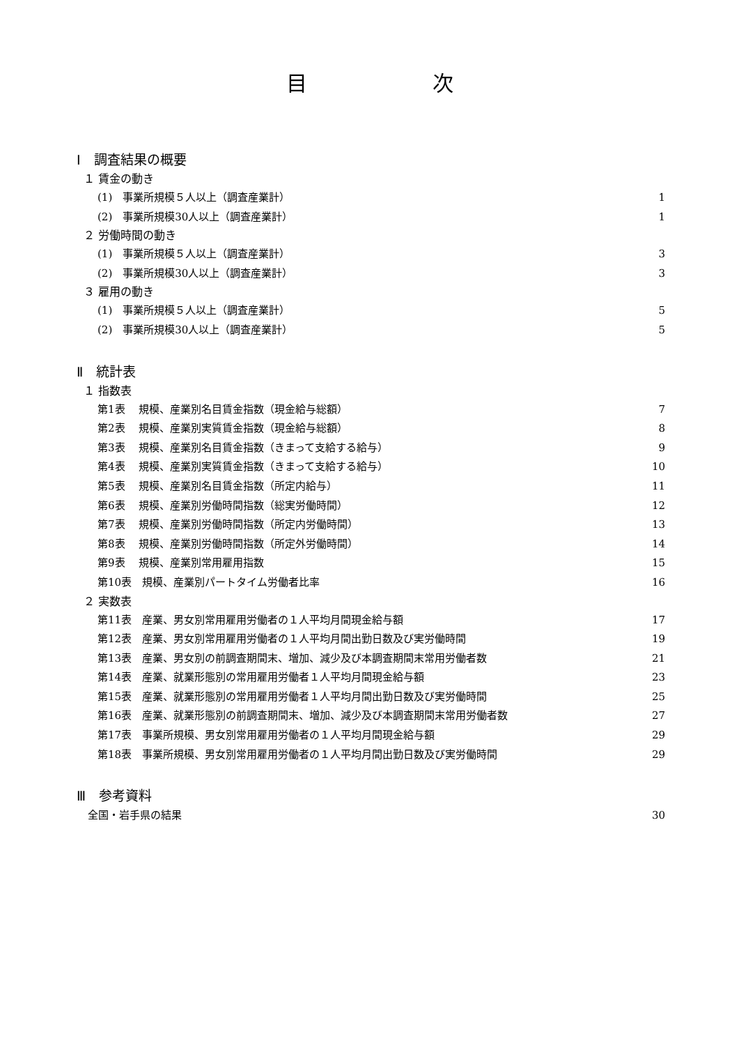目次
Ⅰ　調査結果の概要
１ 賃金の動き
(1)　事業所規模５人以上（調査産業計） 1
(2)　事業所規模30人以上（調査産業計） 1
２ 労働時間の動き
(1)　事業所規模５人以上（調査産業計） 3
(2)　事業所規模30人以上（調査産業計） 3
３ 雇用の動き
(1)　事業所規模５人以上（調査産業計） 5
(2)　事業所規模30人以上（調査産業計） 5
Ⅱ　統計表
１ 指数表
第1表　 規模、産業別名目賃金指数（現金給与総額） 7
第2表　 規模、産業別実質賃金指数（現金給与総額） 8
第3表　 規模、産業別名目賃金指数（きまって支給する給与） 9
第4表　 規模、産業別実質賃金指数（きまって支給する給与） 10
第5表　 規模、産業別名目賃金指数（所定内給与） 11
第6表　 規模、産業別労働時間指数（総実労働時間） 12
第7表　 規模、産業別労働時間指数（所定内労働時間） 13
第8表　 規模、産業別労働時間指数（所定外労働時間） 14
第9表　 規模、産業別常用雇用指数 15
第10表　規模、産業別パートタイム労働者比率 16
２ 実数表
第11表　産業、男女別常用雇用労働者の１人平均月間現金給与額 17
第12表　産業、男女別常用雇用労働者の１人平均月間出勤日数及び実労働時間 19
第13表　産業、男女別の前調査期間末、増加、減少及び本調査期間末常用労働者数 21
第14表　産業、就業形態別の常用雇用労働者１人平均月間現金給与額 23
第15表　産業、就業形態別の常用雇用労働者１人平均月間出勤日数及び実労働時間 25
第16表　産業、就業形態別の前調査期間末、増加、減少及び本調査期間末常用労働者数 27
第17表　事業所規模、男女別常用雇用労働者の１人平均月間現金給与額 29
第18表　事業所規模、男女別常用雇用労働者の１人平均月間出勤日数及び実労働時間 29
Ⅲ　参考資料
全国・岩手県の結果 30